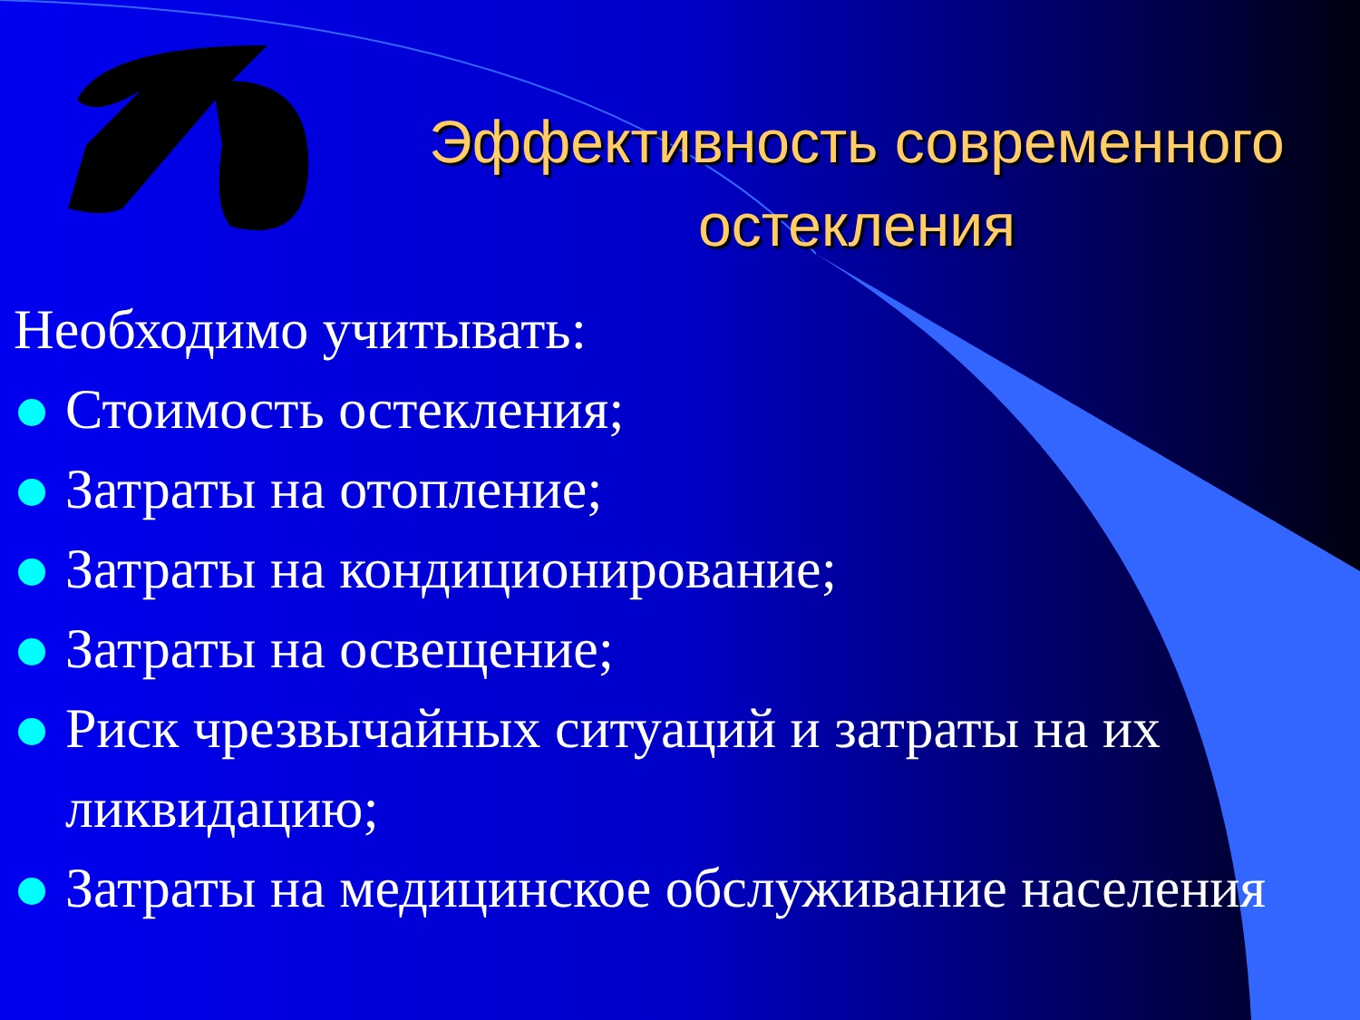Эффективность современного остекления
Необходимо учитывать:
Стоимость остекления;
Затраты на отопление;
Затраты на кондиционирование;
Затраты на освещение;
Риск чрезвычайных ситуаций и затраты на их ликвидацию;
Затраты на медицинское обслуживание населения